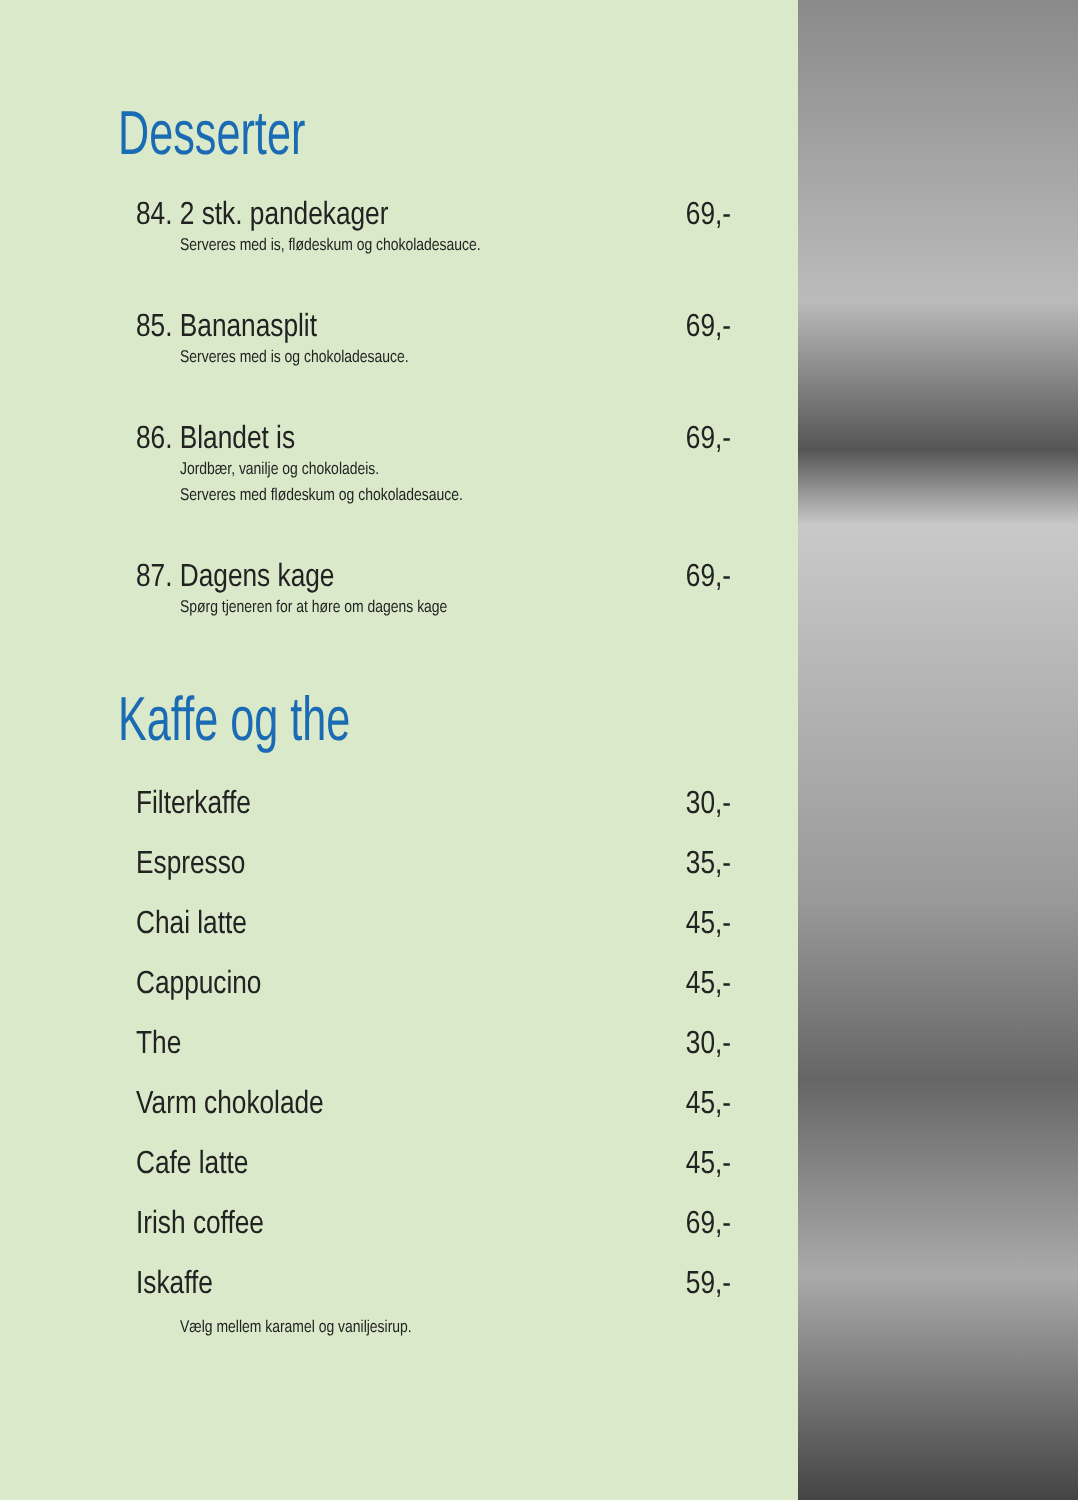Desserter
84. 2 stk. pandekager 69,-
Serveres med is, flødeskum og chokoladesauce.
85. Bananasplit 69,-
Serveres med is og chokoladesauce.
86. Blandet is 69,-
Jordbær, vanilje og chokoladeis.
Serveres med flødeskum og chokoladesauce.
87. Dagens kage 69,-
Spørg tjeneren for at høre om dagens kage
Kaffe og the
Filterkaffe 30,-
Espresso 35,-
Chai latte 45,-
Cappucino 45,-
The 30,-
Varm chokolade 45,-
Cafe latte 45,-
Irish coffee 69,-
Iskaffe 59,-
Vælg mellem karamel og vaniljesirup.